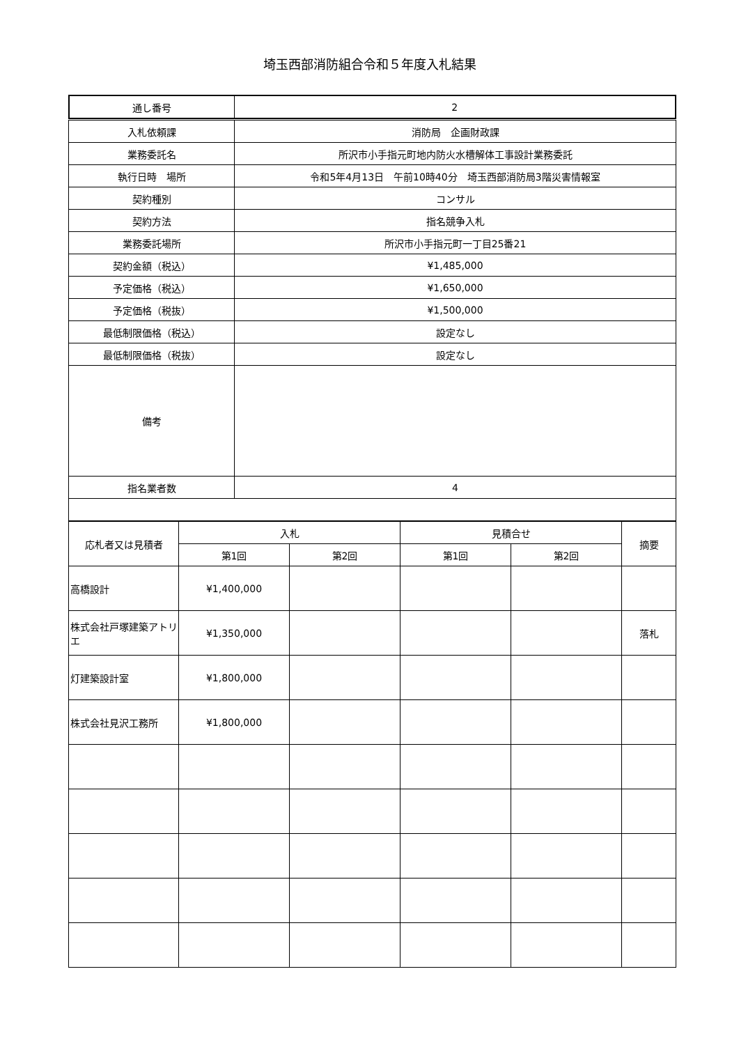埼玉西部消防組合令和５年度入札結果
| 通し番号 | 2 |
| 入札依頼課 | 消防局 企画財政課 |
| 業務委託名 | 所沢市小手指元町地内防火水槽解体工事設計業務委託 |
| 執行日時 場所 | 令和5年4月13日 午前10時40分 埼玉西部消防局3階災害情報室 |
| 契約種別 | コンサル |
| 契約方法 | 指名競争入札 |
| 業務委託場所 | 所沢市小手指元町一丁目25番21 |
| 契約金額（税込） | ¥1,485,000 |
| 予定価格（税込） | ¥1,650,000 |
| 予定価格（税抜） | ¥1,500,000 |
| 最低制限価格（税込） | 設定なし |
| 最低制限価格（税抜） | 設定なし |
| 備考 | |
| 指名業者数 | 4 |
| 応札者又は見積者 | 入札 | | 見積合せ | | 摘要 |
| --- | --- | --- | --- | --- | --- |
| | 第1回 | 第2回 | 第1回 | 第2回 | |
| 高橋設計 | ¥1,400,000 | | | | |
| 株式会社戸塚建築アトリエ | ¥1,350,000 | | | | 落札 |
| 灯建築設計室 | ¥1,800,000 | | | | |
| 株式会社見沢工務所 | ¥1,800,000 | | | | |